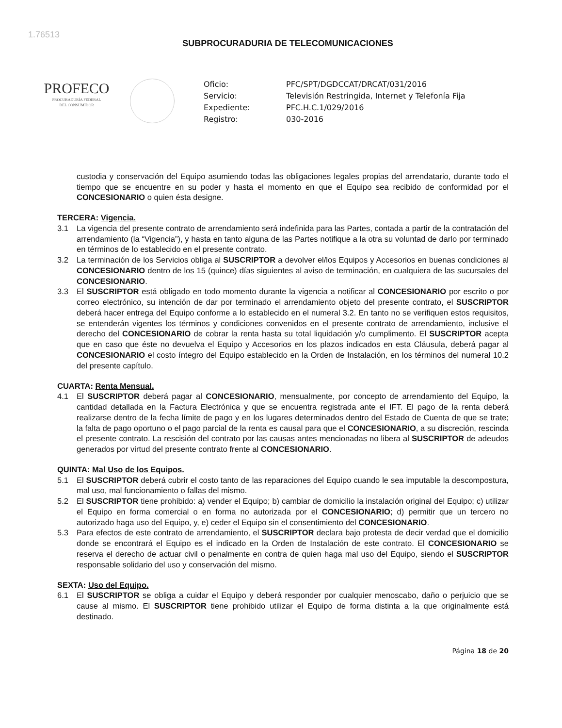1.76513
SUBPROCURADURIA DE TELECOMUNICACIONES
PROFECO
PROCURADURÍA FEDERAL
DEL CONSUMIDOR
Oficio:
PFC/SPT/DGDCCAT/DRCAT/031/2016
Servicio:
Televisión Restringida, Internet y Telefonía Fija
Expediente:
PFC.H.C.1/029/2016
Registro:
030-2016
custodia y conservación del Equipo asumiendo todas las obligaciones legales propias del arrendatario, durante todo el tiempo que se encuentre en su poder y hasta el momento en que el Equipo sea recibido de conformidad por el CONCESIONARIO o quien ésta designe.
TERCERA: Vigencia.
3.1 La vigencia del presente contrato de arrendamiento será indefinida para las Partes, contada a partir de la contratación del arrendamiento (la “Vigencia”), y hasta en tanto alguna de las Partes notifique a la otra su voluntad de darlo por terminado en términos de lo establecido en el presente contrato.
3.2 La terminación de los Servicios obliga al SUSCRIPTOR a devolver el/los Equipos y Accesorios en buenas condiciones al CONCESIONARIO dentro de los 15 (quince) días siguientes al aviso de terminación, en cualquiera de las sucursales del CONCESIONARIO.
3.3 El SUSCRIPTOR está obligado en todo momento durante la vigencia a notificar al CONCESIONARIO por escrito o por correo electrónico, su intención de dar por terminado el arrendamiento objeto del presente contrato, el SUSCRIPTOR deberá hacer entrega del Equipo conforme a lo establecido en el numeral 3.2. En tanto no se verifiquen estos requisitos, se entenderán vigentes los términos y condiciones convenidos en el presente contrato de arrendamiento, inclusive el derecho del CONCESIONARIO de cobrar la renta hasta su total liquidación y/o cumplimento. El SUSCRIPTOR acepta que en caso que éste no devuelva el Equipo y Accesorios en los plazos indicados en esta Cláusula, deberá pagar al CONCESIONARIO el costo íntegro del Equipo establecido en la Orden de Instalación, en los términos del numeral 10.2 del presente capítulo.
CUARTA: Renta Mensual.
4.1 El SUSCRIPTOR deberá pagar al CONCESIONARIO, mensualmente, por concepto de arrendamiento del Equipo, la cantidad detallada en la Factura Electrónica y que se encuentra registrada ante el IFT. El pago de la renta deberá realizarse dentro de la fecha límite de pago y en los lugares determinados dentro del Estado de Cuenta de que se trate; la falta de pago oportuno o el pago parcial de la renta es causal para que el CONCESIONARIO, a su discreción, rescinda el presente contrato. La rescisión del contrato por las causas antes mencionadas no libera al SUSCRIPTOR de adeudos generados por virtud del presente contrato frente al CONCESIONARIO.
QUINTA: Mal Uso de los Equipos.
5.1 El SUSCRIPTOR deberá cubrir el costo tanto de las reparaciones del Equipo cuando le sea imputable la descompostura, mal uso, mal funcionamiento o fallas del mismo.
5.2 El SUSCRIPTOR tiene prohibido: a) vender el Equipo; b) cambiar de domicilio la instalación original del Equipo; c) utilizar el Equipo en forma comercial o en forma no autorizada por el CONCESIONARIO; d) permitir que un tercero no autorizado haga uso del Equipo, y, e) ceder el Equipo sin el consentimiento del CONCESIONARIO.
5.3 Para efectos de este contrato de arrendamiento, el SUSCRIPTOR declara bajo protesta de decir verdad que el domicilio donde se encontrará el Equipo es el indicado en la Orden de Instalación de este contrato. El CONCESIONARIO se reserva el derecho de actuar civil o penalmente en contra de quien haga mal uso del Equipo, siendo el SUSCRIPTOR responsable solidario del uso y conservación del mismo.
SEXTA: Uso del Equipo.
6.1 El SUSCRIPTOR se obliga a cuidar el Equipo y deberá responder por cualquier menoscabo, daño o perjuicio que se cause al mismo. El SUSCRIPTOR tiene prohibido utilizar el Equipo de forma distinta a la que originalmente está destinado.
Página 18 de 20